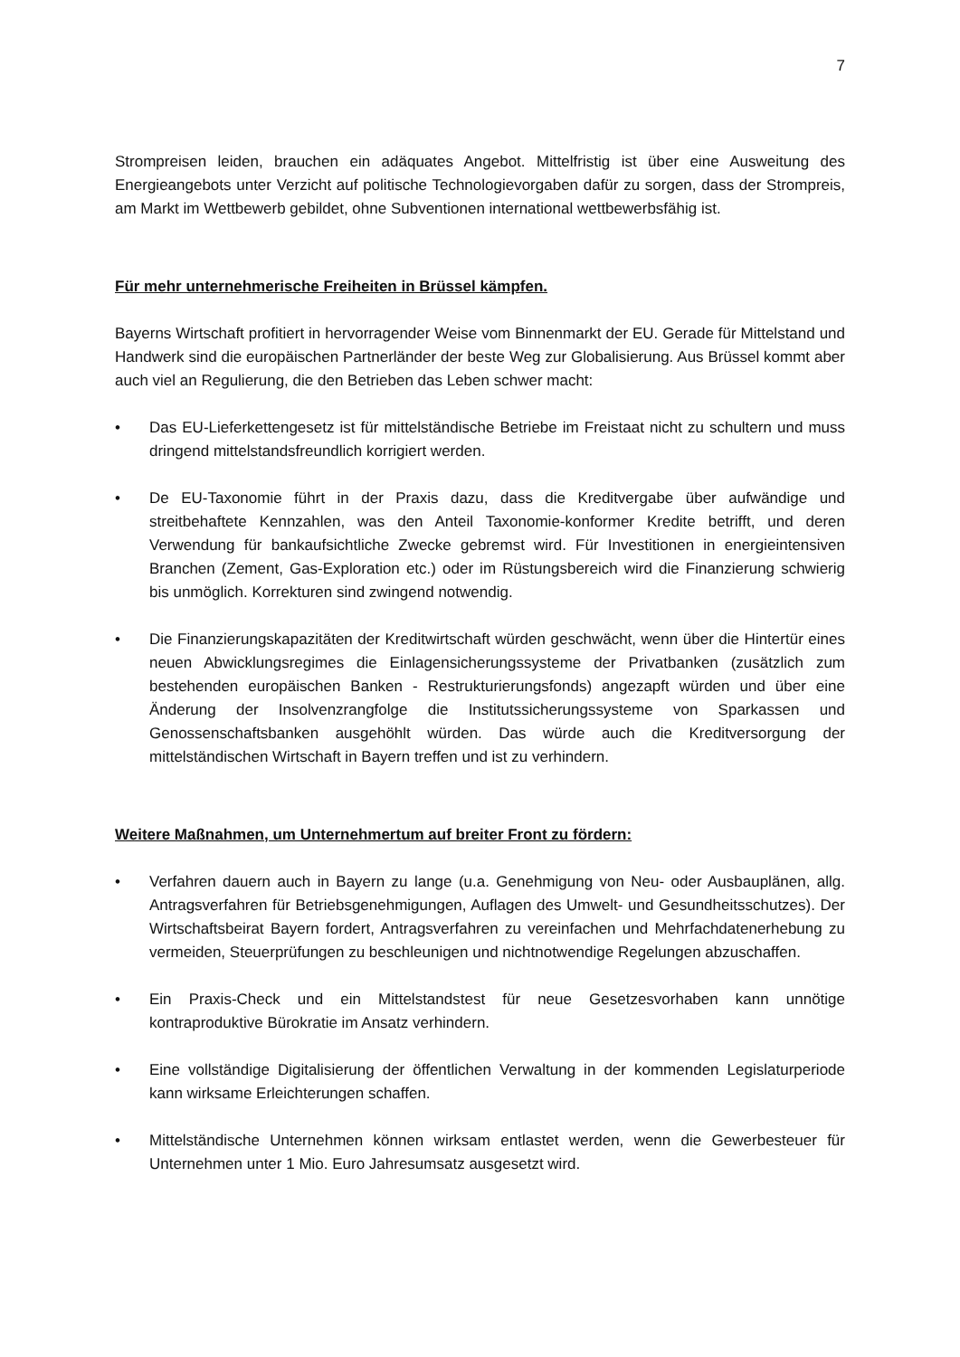7
Strompreisen leiden, brauchen ein adäquates Angebot. Mittelfristig ist über eine Ausweitung des Energieangebots unter Verzicht auf politische Technologievorgaben dafür zu sorgen, dass der Strompreis, am Markt im Wettbewerb gebildet, ohne Subventionen international wettbewerbsfähig ist.
Für mehr unternehmerische Freiheiten in Brüssel kämpfen.
Bayerns Wirtschaft profitiert in hervorragender Weise vom Binnenmarkt der EU. Gerade für Mittelstand und Handwerk sind die europäischen Partnerländer der beste Weg zur Globalisierung. Aus Brüssel kommt aber auch viel an Regulierung, die den Betrieben das Leben schwer macht:
• Das EU-Lieferkettengesetz ist für mittelständische Betriebe im Freistaat nicht zu schultern und muss dringend mittelstandsfreundlich korrigiert werden.
• De EU-Taxonomie führt in der Praxis dazu, dass die Kreditvergabe über aufwändige und streitbehaftete Kennzahlen, was den Anteil Taxonomie-konformer Kredite betrifft, und deren Verwendung für bankaufsichtliche Zwecke gebremst wird. Für Investitionen in energieintensiven Branchen (Zement, Gas-Exploration etc.) oder im Rüstungsbereich wird die Finanzierung schwierig bis unmöglich. Korrekturen sind zwingend notwendig.
• Die Finanzierungskapazitäten der Kreditwirtschaft würden geschwächt, wenn über die Hintertür eines neuen Abwicklungsregimes die Einlagensicherungssysteme der Privatbanken (zusätzlich zum bestehenden europäischen Banken - Restrukturierungsfonds) angezapft würden und über eine Änderung der Insolvenzrangfolge die Institutssicherungssysteme von Sparkassen und Genossenschaftsbanken ausgehöhlt würden. Das würde auch die Kreditversorgung der mittelständischen Wirtschaft in Bayern treffen und ist zu verhindern.
Weitere Maßnahmen, um Unternehmertum auf breiter Front zu fördern:
• Verfahren dauern auch in Bayern zu lange (u.a. Genehmigung von Neu- oder Ausbauplänen, allg. Antragsverfahren für Betriebsgenehmigungen, Auflagen des Umwelt- und Gesundheitsschutzes). Der Wirtschaftsbeirat Bayern fordert, Antragsverfahren zu vereinfachen und Mehrfachdatenerhebung zu vermeiden, Steuerprüfungen zu beschleunigen und nichtnotwendige Regelungen abzuschaffen.
• Ein Praxis-Check und ein Mittelstandstest für neue Gesetzesvorhaben kann unnötige kontraproduktive Bürokratie im Ansatz verhindern.
• Eine vollständige Digitalisierung der öffentlichen Verwaltung in der kommenden Legislaturperiode kann wirksame Erleichterungen schaffen.
• Mittelständische Unternehmen können wirksam entlastet werden, wenn die Gewerbesteuer für Unternehmen unter 1 Mio. Euro Jahresumsatz ausgesetzt wird.